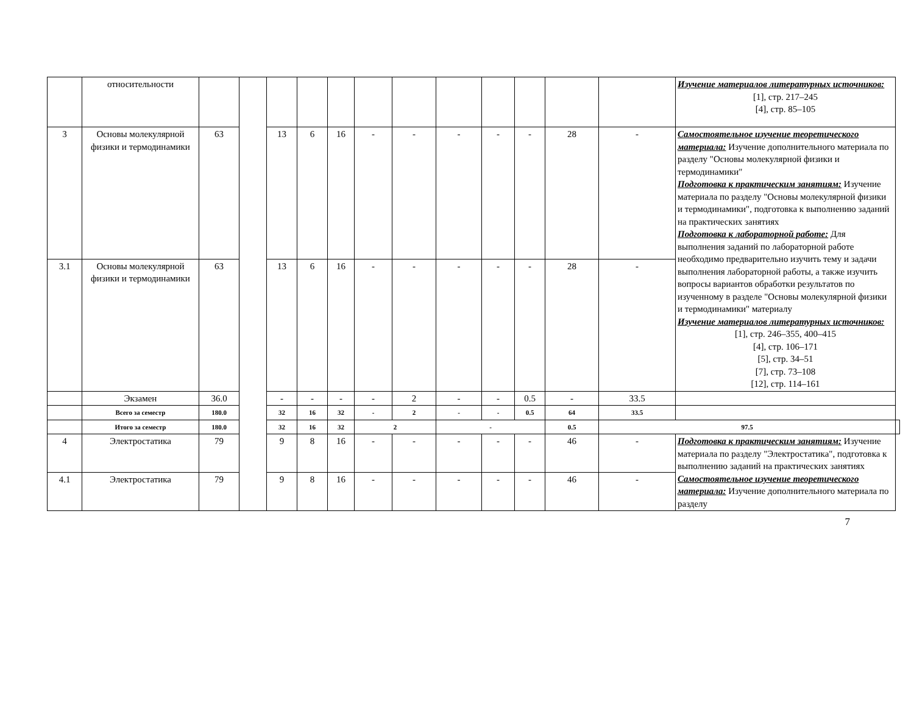| | относительности | | | | | | | | | | | | | Изучение материалов литературных источников: [1], стр. 217–245 [4], стр. 85–105 | |
| 3 | Основы молекулярной физики и термодинамики | 63 | | 13 | 6 | 16 | - | - | - | - | - | 28 | - | Самостоятельное изучение теоретического материала: Изучение дополнительного материала по разделу "Основы молекулярной физики и термодинамики" Подготовка к практическим занятиям: Изучение материала по разделу "Основы молекулярной физики и термодинамики", подготовка к выполнению заданий на практических занятиях Подготовка к лабораторной работе: Для выполнения заданий по лабораторной работе необходимо предварительно изучить тему и задачи выполнения лабораторной работы, а также изучить вопросы вариантов обработки результатов по изученному в разделе "Основы молекулярной физики и термодинамики" материалу Изучение материалов литературных источников: [1], стр. 246–355, 400–415 [4], стр. 106–171 [5], стр. 34–51 [7], стр. 73–108 [12], стр. 114–161 | |
| 3.1 | Основы молекулярной физики и термодинамики | 63 | | 13 | 6 | 16 | - | - | - | - | - | 28 | - | | |
| | Экзамен | 36.0 | | - | - | - | - | 2 | - | - | 0.5 | - | 33.5 | | |
| | Всего за семестр | 180.0 | | 32 | 16 | 32 | - | 2 | - | - | 0.5 | 64 | 33.5 | | |
| | Итого за семестр | 180.0 | | 32 | 16 | 32 | 2 | | - | | | 0.5 | 97.5 | | |
| 4 | Электростатика | 79 | | 9 | 8 | 16 | - | - | - | - | - | 46 | - | Подготовка к практическим занятиям: Изучение материала по разделу "Электростатика", подготовка к выполнению заданий на практических занятиях Самостоятельное изучение теоретического материала: Изучение дополнительного материала по разделу | |
| 4.1 | Электростатика | 79 | | 9 | 8 | 16 | - | - | - | - | - | 46 | - | | |
7